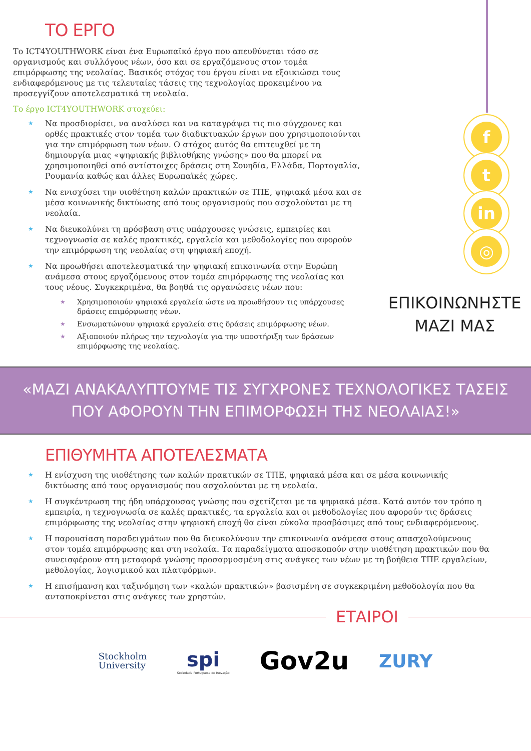ΤΟ ΕΡΓΟ
Το ICT4YOUTHWORK είναι ένα Ευρωπαϊκό έργο που απευθύνεται τόσο σε οργανισμούς και συλλόγους νέων, όσο και σε εργαζόμενους στον τομέα επιμόρφωσης της νεολαίας. Βασικός στόχος του έργου είναι να εξοικιώσει τους ενδιαφερόμενους με τις τελευταίες τάσεις της τεχνολογίας προκειμένου να προσεγγίζουν αποτελεσματικά τη νεολαία.
Το έργο ICT4YOUTHWORK στοχεύει:
★ Να προσδιορίσει, να αναλύσει και να καταγράψει τις πιο σύγχρονες και ορθές πρακτικές στον τομέα των διαδικτυακών έργων που χρησιμοποιούνται για την επιμόρφωση των νέων. Ο στόχος αυτός θα επιτευχθεί με τη δημιουργία μιας «ψηφιακής βιβλιοθήκης γνώσης» που θα μπορεί να χρησιμοποιηθεί από αντίστοιχες δράσεις στη Σουηδία, Ελλάδα, Πορτογαλία, Ρουμανία καθώς και άλλες Ευρωπαϊκές χώρες.
★ Να ενισχύσει την υιοθέτηση καλών πρακτικών σε ΤΠΕ, ψηφιακά μέσα και σε μέσα κοινωνικής δικτύωσης από τους οργανισμούς που ασχολούνται με τη νεολαία.
★ Να διευκολύνει τη πρόσβαση στις υπάρχουσες γνώσεις, εμπειρίες και τεχνογνωσία σε καλές πρακτικές, εργαλεία και μεθοδολογίες που αφορούν την επιμόρφωση της νεολαίας στη ψηφιακή εποχή.
★ Να προωθήσει αποτελεσματικά την ψηφιακή επικοινωνία στην Ευρώπη ανάμεσα στους εργαζόμενους στον τομέα επιμόρφωσης της νεολαίας και τους νέους. Συγκεκριμένα, θα βοηθά τις οργανώσεις νέων που:
★ Χρησιμοποιούν ψηφιακά εργαλεία ώστε να προωθήσουν τις υπάρχουσες δράσεις επιμόρφωσης νέων.
★ Ενσωματώνουν ψηφιακά εργαλεία στις δράσεις επιμόρφωσης νέων.
★ Αξιοποιούν πλήρως την τεχνολογία για την υποστήριξη των δράσεων επιμόρφωσης της νεολαίας.
f
t
in
◎
ΕΠΙΚΟΙΝΩΝΗΣΤΕ
ΜΑΖΙ ΜΑΣ
«ΜΑΖΙ ΑΝΑΚΑΛΥΠΤΟΥΜΕ ΤΙΣ ΣΥΓΧΡΟΝΕΣ ΤΕΧΝΟΛΟΓΙΚΕΣ ΤΑΣΕΙΣ
ΠΟΥ ΑΦΟΡΟΥΝ ΤΗΝ ΕΠΙΜΟΡΦΩΣΗ ΤΗΣ ΝΕΟΛΑΙΑΣ!»
ΕΠΙΘΥΜΗΤΑ ΑΠΟΤΕΛΕΣΜΑΤΑ
★ Η ενίσχυση της υιοθέτησης των καλών πρακτικών σε ΤΠΕ, ψηφιακά μέσα και σε μέσα κοινωνικής δικτύωσης από τους οργανισμούς που ασχολούνται με τη νεολαία.
★ Η συγκέντρωση της ήδη υπάρχουσας γνώσης που σχετίζεται με τα ψηφιακά μέσα. Κατά αυτόν τον τρόπο η εμπειρία, η τεχνογνωσία σε καλές πρακτικές, τα εργαλεία και οι μεθοδολογίες που αφορούν τις δράσεις επιμόρφωσης της νεολαίας στην ψηφιακή εποχή θα είναι εύκολα προσβάσιμες από τους ενδιαφερόμενους.
★ Η παρουσίαση παραδειγμάτων που θα διευκολύνουν την επικοινωνία ανάμεσα στους απασχολούμενους στον τομέα επιμόρφωσης και στη νεολαία. Τα παραδείγματα αποσκοπούν στην υιοθέτηση πρακτικών που θα συνεισφέρουν στη μεταφορά γνώσης προσαρμοσμένη στις ανάγκες των νέων με τη βοήθεια ΤΠΕ εργαλείων, μεθολογίας, λογισμικού και πλατφόρμων.
★ Η επισήμανση και ταξινόμηση των «καλών πρακτικών» βασισμένη σε συγκεκριμένη μεθοδολογία που θα ανταποκρίνεται στις ανάγκες των χρηστών.
ΕΤΑΙΡΟΙ
Stockholm
University
spi
Sociedade Portuguesa de Inovação
Gov2u
ZURY